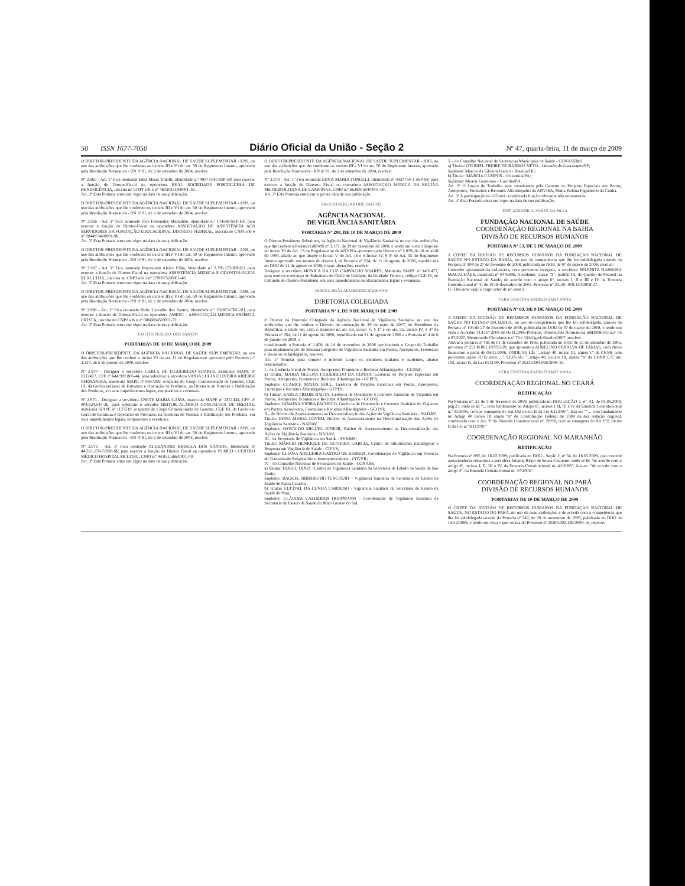50 ISSN 1677-7050 Diário Oficial da União - Seção 2 Nº 47, quarta-feira, 11 de março de 2009
O DIRETOR-PRESIDENTE DA AGÊNCIA NACIONAL DE SAÚDE SUPLEMENTAR - ANS, no uso das atribuições que lhe conferem os incisos III e VI do art. 50 do Regimento Interno, aprovado pela Resolução Normativa - RN nº 81, de 2 de setembro de 2004, resolve:
Nº 2.965 - Art. 1º Fica nomeada Edna Maria Tonolli, identidade n.º 49377541/SSP-SP, para exercer a função de Diretor-Fiscal na operadora REAL SOCIEDADE PORTUGUESA DE BENEFICÊNCIA, inscrita no CNPJ sob o nº 460303318/0001-16.
Art. 2º Esta Portaria entra em vigor na data de sua publicação.
O DIRETOR-PRESIDENTE DA AGÊNCIA NACIONAL DE SAÚDE SUPLEMENTAR - ANS, no uso das atribuições que lhe conferem os incisos III e VI do art. 50 do Regimento Interno, aprovado pela Resolução Normativa - RN nº 81, de 2 de setembro de 2004, resolve:
Nº 2.966 - Art. 1º Fica nomeado Jose Fernandes Maranhão, identidade n.º 174586/SSP-DF, para exercer a função de Diretor-Fiscal na operadora ASSOCIAÇÃO DE ASSISTÊNCIA AOS SERVIDORES DA FUNDAÇÃO EDUCACIONAL DISTRITO FEDERAL, inscrita no CNPJ sob o nº 00449744/0001-98.
Art. 2º Esta Portaria entra em vigor na data de sua publicação.
O DIRETOR-PRESIDENTE DA AGÊNCIA NACIONAL DE SAÚDE SUPLEMENTAR - ANS, no uso das atribuições que lhe conferem os incisos III e VI do art. 50 do Regimento Interno, aprovado pela Resolução Normativa - RN nº 81, de 2 de setembro de 2004, resolve:
Nº 2.967 - Art. 1º Fica nomeado Raymundo Aleixo Filho, identidade n.º 2.796.173/IFP-RJ, para exercer a função de Diretor-Fiscal na operadora ASSISTÊNCIA MÉDICA E ODONTOLÓGICA REAL LTDA., inscrita no CNPJ sob o nº 27969732/0001-40.
Art. 2º Esta Portaria entra em vigor na data de sua publicação.
O DIRETOR-PRESIDENTE DA AGÊNCIA NACIONAL DE SAÚDE SUPLEMENTAR - ANS, no uso das atribuições que lhe conferem os incisos III e VI do art. 50 do Regimento Interno, aprovado pela Resolução Normativa - RN nº 81, de 2 de setembro de 2004, resolve:
Nº 2.968 - Art. 1º Fica nomeado Helio Carvalho dos Santos, identidade n.º 150871/CRC-RJ, para exercer a função de Diretor-Fiscal na operadora AMESC - ASSOCIAÇÃO MÉDICA ESPÍRITA CRISTÃ, inscrita no CNPJ sob o nº 68668045/0001-72.
Art. 2º Esta Portaria entra em vigor na data de sua publicação.
FAUSTO PEREIRA DOS SANTOS
PORTARIAS DE 10 DE MARÇO DE 2009
O DIRETOR-PRESIDENTE DA AGÊNCIA NACIONAL DE SAÚDE SUPLEMENTAR, no uso das atribuições que lhe confere o inciso VI do art. 11 do Regulamento aprovado pelo Decreto n.º 3.327, de 5 de janeiro de 2000, resolve:
Nº 2.970 - Designar a servidora CARLA DE FIGUEIREDO SOARES, matrícula SIAPE nº 1512417, CPF nº 644.982.806-44, para substituir a servidora VANIA LUCIA OLIVEIRA ARIEIRA FERNANDES, matrícula SIAPE nº 6647299, ocupante do Cargo Comissionado de Gerente, CGE III, da Gerência-Geral de Estrutura e Operação de Produtos, na Diretoria de Normas e Habilitação dos Produtos, em seus impedimentos legais, temporários e eventuais.
Nº 2.971 - Designar a servidora ANETE MARIA GAMA, matrícula SIAPE nº 2351434, CPF nº 004.924.547-36, para substituir o servidor HEITOR ALARICO GONCALVES DE FREITAS, matrícula SIAPE nº 1127519, ocupante do Cargo Comissionado de Gerente, CGE III, da Gerência-Geral de Estrutura e Operação de Produtos, na Diretoria de Normas e Habilitação dos Produtos, em seus impedimentos legais, temporários e eventuais.
O DIRETOR-PRESIDENTE DA AGÊNCIA NACIONAL DE SAÚDE SUPLEMENTAR - ANS, no uso das atribuições que lhe conferem os incisos III e VI do art. 50 do Regimento Interno, aprovado pela Resolução Normativa - RN nº 81, de 2 de setembro de 2004, resolve:
Nº 2.972 - Art. 1º Fica nomeado ALEXANDRE BRISOLA DOS SANTOS, Identidade nº 44.321.170-7/SSP-SP, para exercer a função de Diretor Fiscal na operadora VI MED - CENTRO MÉDICO HOSPITALAR LTDA., CNPJ n.º 44.851.566/0001-00.
Art. 2º Esta Portaria entra em vigor na data de sua publicação.
O DIRETOR-PRESIDENTE DA AGÊNCIA NACIONAL DE SAÚDE SUPLEMENTAR - ANS, no uso das atribuições que lhe conferem os incisos III e VI do art. 50 do Regimento Interno, aprovado pela Resolução Normativa - RN nº 81, de 2 de setembro de 2004, resolve:
Nº 2.973 - Art. 1º Fica nomeada EDNA MARIA TONOLLI, Identidade nº 4937754-1 SSP-SP, para exercer a função de Diretora Fiscal na operadora ASSOCIAÇÃO MÉDICA DA REGIÃO METROPOLITANA DE CAMPINAS, CNPJ n.º 66.069.584/0001-60.
Art. 2º Esta Portaria entra em vigor na data de sua publicação.
FAUSTO PEREIRA DOS SANTOS
AGÊNCIA NACIONAL
DE VIGILÂNCIA SANITÁRIA
PORTARIA Nº 299, DE 10 DE MARÇO DE 2009
O Diretor-Presidente Substituto, da Agência Nacional de Vigilância Sanitária, no uso das atribuições que lhe confere a Portaria GM/MS nº 3.177, de 29 de dezembro de 2008, e tendo em vista o disposto no inciso VI do Art. 13 do Regulamento da ANVISA aprovado pelo Decreto nº 3.029, de 16 de abril de 1999, aliado ao que dispõe o Inciso V do Art. 16 e o Inciso IV, § 3º do Art. 55 do Regimento Interno aprovado nos termos do Anexo I, da Portaria nº 354, de 11 de agosto de 2006, republicada no DOU de 21 de agosto de 2006, e suas alterações, resolve:
Designar a servidora MONICA DA LUZ CARVALHO SOARES, Matrícula SIAPE nº 1491477, para exercer o encargo de Substituta do Chefe de Unidade, da Unidade Técnica, código CGE IV, do Gabinete do Diretor-Presidente, em seus impedimentos ou afastamentos legais e eventuais.
DIRCEU BRÁS APARECIDO BARBANO
DIRETORIA COLEGIADA
PORTARIA Nº 1, DE 9 DE MARÇO DE 2009
O Diretor da Diretoria Colegiada da Agência Nacional de Vigilância Sanitária, no uso das atribuições que lhe confere o Decreto de nomeação de 29 de maio de 2007, do Presidente da República, e tendo em vista o disposto no art. 53, inciso V, § 1º e no art. 55, inciso IV, § 3º da Portaria nº 354, de 11 de agosto de 2006, republicada em 21 de agosto de 2006 e a Portaria nº 4 de 6 de janeiro de 2009, e
considerando a Portaria nº 1.456, de 14 de novembro de 2008 que instituiu o Grupo de Trabalho para implementação do Sistema Integrado de Vigilância Sanitária em Portos, Aeroportos, Fronteiras e Recintos Alfandegados, resolve:
Art. 1º Nomear para compor o referido Grupo os membros titulares e suplentes, abaixo relacionados:
I - da Gerência-Geral de Portos, Aeroportos, Fronteiras e Recintos Alfandegados - GGPAF:
a) Titular: MARIA HELENA FIGUEIREDO DA CUNHA, Gerência de Projetos Especiais em Portos, Aeroportos, Fronteiras e Recintos Alfandegados - GEPES;
Suplente: CLARICE MATOS ROLL, Gerência de Projetos Especiais em Portos, Aeroportos, Fronteiras e Recintos Alfandegados - GEPES;
b) Titular: KARLA FREIRE BAETA, Gerência de Orientação e Controle Sanitário de Viajantes em Portos, Aeroportos, Fronteiras e Recintos Alfandegados - GCOVI;
Suplente: JANAINA VIEIRA PACHECO, Gerência de Orientação e Controle Sanitário de Viajantes em Portos, Aeroportos, Fronteiras e Recintos Alfandegados - GCOVI;
II - do Núcleo de Assessoramento na Descentralização das Ações de Vigilância Sanitária - NADAV:
Titular: EDNA MARIA COVEM, Núcleo de Assessoramento na Descentralização das Ações de Vigilância Sanitária - NADAV;
Suplente: OSWALDO MIGUEL JÚNIOR, Núcleo de Assessoramento na Descentralização das Ações de Vigilância Sanitária - NADAV;
III - da Secretaria de Vigilância em Saúde - SVS/MS:
Titular: MÁRCIO HENRIQUE DE OLIVEIRA GARCIA, Centro de Informações Estratégicas e Resposta em Vigilância de Saúde - CIEVS;
Suplente: ELIANA NOGUEIRA CASTRO DE BARROS, Coordenação de Vigilância em Doenças de Transmissão Respiratória e Imunopreveníveis - COVER;
IV - do Conselho Nacional de Secretários de Saúde - CONASS;
a) Titular: ELISEU DINIZ - Centro de Vigilância Sanitária da Secretaria de Estado da Saúde de São Paulo;
Suplente: RAQUEL RIBEIRO BITTENCOURT - Vigilância Sanitária da Secretaria de Estado da Saúde de Santa Catarina.
b) Titular: LUCIVAL DA CUNHA CARDOSO - Vigilância Sanitária da Secretaria de Estado da Saúde do Pará;
Suplente: CLÁUDIA CALDERAN HOFFMANN - Coordenação de Vigilância Sanitária da Secretaria de Estado da Saúde do Mato Grosso do Sul.
V - do Conselho Nacional de Secretarias Municipais de Saúde - CONASEMS
a) Titular: OTONIEL FREIRE DE BARROS NETO - Jaboatão do Guararapes/PE;
Suplente: Marcos da Silveira Franco - Brasília/DF;
b) Titular: MARCIA CAMPOS - Oriximiná/PA;
Suplente: Moacir Gerolomo - Curitiba/PR.
Art. 2º O Grupo de Trabalho será coordenado pela Gerente de Projetos Especiais em Portos, Aeroportos, Fronteiras e Recintos Alfandegados da ANVISA, Maria Helena Figueiredo da Cunha.
Art. 3º A participação no GT será considerada função relevante não remunerada.
Art. 4º Esta Portaria entra em vigor na data de sua publicação.
JOSÉ AGENOR ALVARES DA SILVA
FUNDAÇÃO NACIONAL DE SAÚDE
COORDENAÇÃO REGIONAL NA BAHIA
DIVISÃO DE RECURSOS HUMANOS
PORTARIA Nº 53, DE 5 DE MARÇO DE 2009
A CHEFE DA DIVISÃO DE RECURSOS HUMANOS DA FUNDAÇÃO NACIONAL DE SAÚDE NO ESTADO DA BAHIA, no uso da competência que lhe foi subdelegada através da Portaria nº 104 de 27 de fevereiro de 2008, publicada no DOU de 07 de março de 2008, resolve:
Conceder aposentadoria voluntária, com proventos integrais, a servidora SELENITA BARBOSA MAGALHÃES, matrícula nº 0476396, Atendente, classe "S", padrão III, do Quadro de Pessoal da Fundação Nacional de Saúde, de acordo com o artigo 6º, incisos I, II e III e IV da Emenda Constitucional nº 41 de 19 de dezembro de 2003. Processo nº 25130. 019.130/2008-27.
II - Declarar vago o cargo referido no item I.
VERA CRISTINA RABELO SANT'ANNA
PORTARIA Nº 69, DE 9 DE MARÇO DE 2009
A CHEFE DA DIVISÃO DE RECURSOS HUMANOS DA FUNDAÇÃO NACIONAL DE SAÚDE NO ESTADO DA BAHIA, no uso da competência que lhe foi subdelegada, através da Portaria nº 104 de 27 de fevereiro de 2008, publicada no DOU de 07 de março de 2008, e tendo em vista o Acórdão TCU nº 2008 de 06.11.2006-Plenário, Orientações Normativas SRH/MPOG n.sº 03 e 07/2007, Memorando Circulares n.sº 75 e 154/Cgerh/Deadm/2007, resolve:
Alterar a portaria nº 435 de 01 de setembro de 1995, publicada no DOU de 15 de setembro de 1995, processo nº 25130.001.197/95-39, que aposentou AURELINO PENALVA DE FARIAS, com efeito financeiro a partir de 06/11/2006. ONDE SE LÊ: "..artigo 40, inciso III, alínea 'c" da CF/88, com proventos razão 31/35 avos ...", LEIA-SE: "..artigo 40, incisos III, alínea "a" da CF/88".C/C art. 192, inciso II, da Lei 8112/90. Processo nº 25130.004.968/2008-16.
VERA CRISTINA RABELO SANT'ANNA
COORDENAÇÃO REGIONAL NO CEARÁ
RETIFICAÇÃO
Na Portaria nº. 23 de 5 de fevereiro de 2009, publicada no DOU sEÇÃO 2, nº. 41, de 03.03.2009, pág.27, onde se lê: "... com fundamento no Artigo 6º, incisos I, II, III e IV da Emenda Constitucional n.º 41/2003, com as vantagens do Art.192 inciso II da Lei 8.112/90.", leia-se: ""... com fundamento no Artigo 40 Inciso III alínea "a" da Constituição Federal de 1988 na sua redação original, combinado com o Art. 3º da Emenda Constitucional nº. 20/98, com as vantagens do Art.192, Inciso II da Lei n.º 8.112/90."
COORDENAÇÃO REGIONAL NO MARANHÃO
RETIFICAÇÃO
Na Portaria nº 082, de 16.02.2009, publicada no DOU - Seção 2, nº 34, de 18.02.2009, que concede aposentadoria voluntária a servidora Iolanda Bispo de Sousa Coqueiro; onde se lê: "de acordo com o artigo 6º, incisos I, II, III e IV, da Emenda Constitucional nr. 41/2003"; leia-se: "de acordo com o artigo 3º, da Emenda Constitucional nr. 47/2005".
COORDENAÇÃO REGIONAL NO PARÁ
DIVISÃO DE RECURSOS HUMANOS
PORTARIAS DE 10 DE MARÇO DE 2009
O CHEFE DA DIVISÃO DE RECURSOS HUMANOS DA FUNDAÇÃO NACIONAL DE SAÚDE, NO ESTADO DO PARÁ, no uso de suas atribuições e de acordo com a competência que lhe foi subdelegada através da Portaria nº 542, de 29 de novembro de 1999, publicada no DOU de 13/12/1999, e tendo em vista o que consta do Processo nº 25200.002.185/2009-16, resolve: